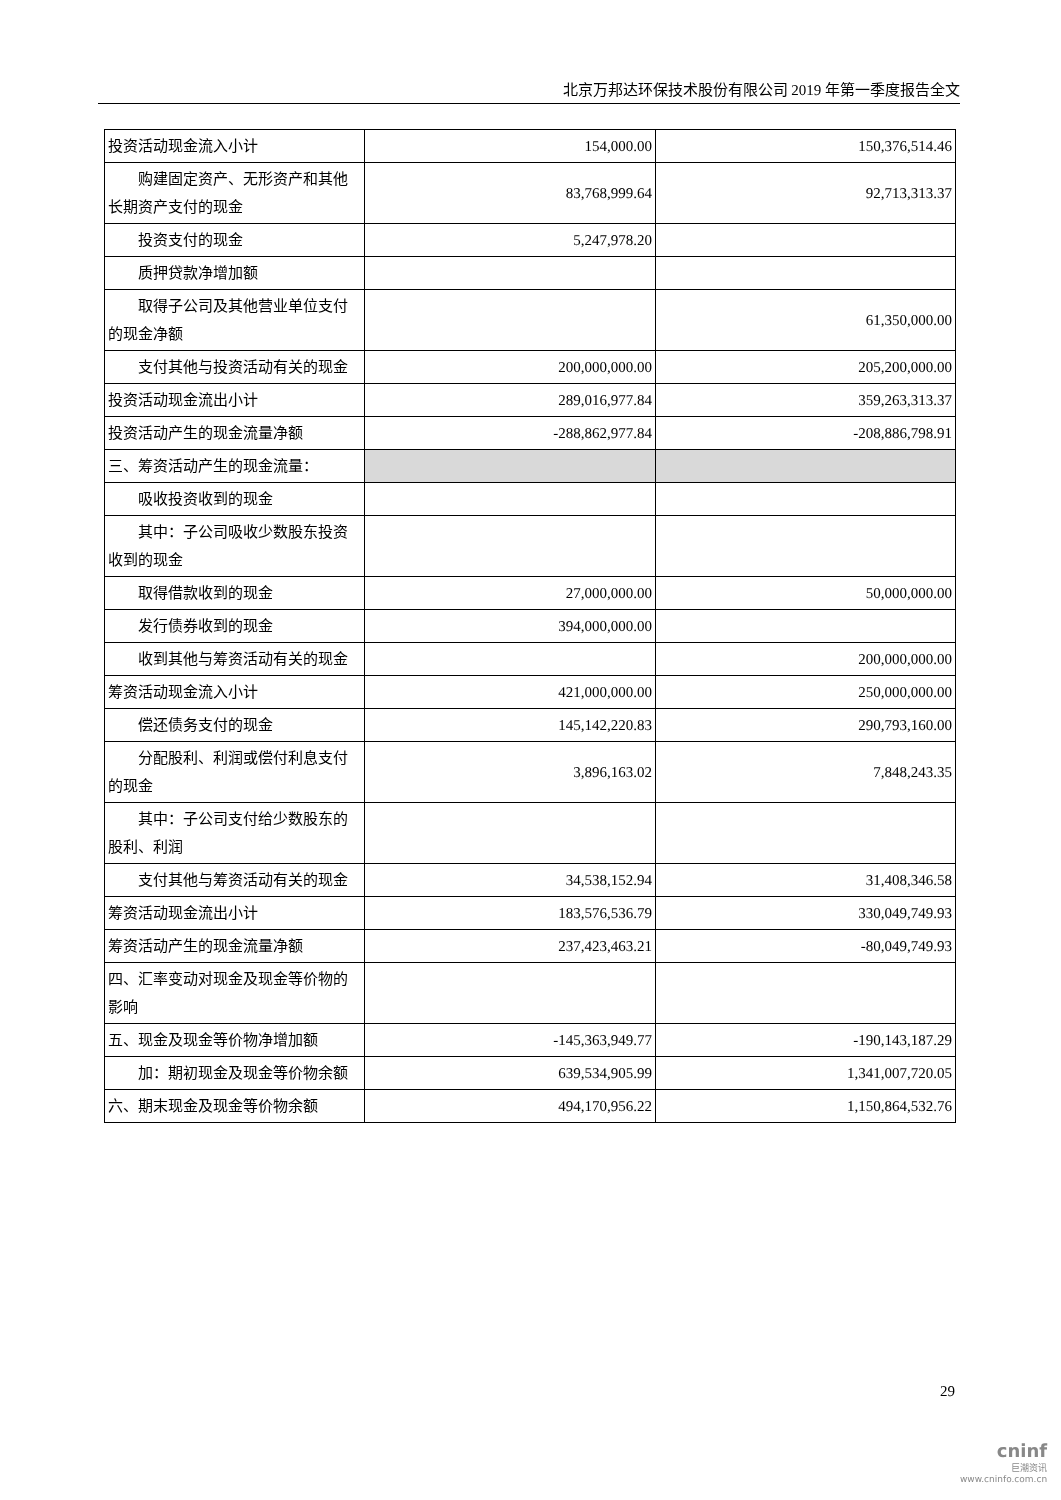北京万邦达环保技术股份有限公司 2019 年第一季度报告全文
| 投资活动现金流入小计 | 154,000.00 | 150,376,514.46 |
| 购建固定资产、无形资产和其他长期资产支付的现金 | 83,768,999.64 | 92,713,313.37 |
| 投资支付的现金 | 5,247,978.20 | |
| 质押贷款净增加额 | | |
| 取得子公司及其他营业单位支付的现金净额 | | 61,350,000.00 |
| 支付其他与投资活动有关的现金 | 200,000,000.00 | 205,200,000.00 |
| 投资活动现金流出小计 | 289,016,977.84 | 359,263,313.37 |
| 投资活动产生的现金流量净额 | -288,862,977.84 | -208,886,798.91 |
| 三、筹资活动产生的现金流量： | | |
| 吸收投资收到的现金 | | |
| 其中：子公司吸收少数股东投资收到的现金 | | |
| 取得借款收到的现金 | 27,000,000.00 | 50,000,000.00 |
| 发行债券收到的现金 | 394,000,000.00 | |
| 收到其他与筹资活动有关的现金 | | 200,000,000.00 |
| 筹资活动现金流入小计 | 421,000,000.00 | 250,000,000.00 |
| 偿还债务支付的现金 | 145,142,220.83 | 290,793,160.00 |
| 分配股利、利润或偿付利息支付的现金 | 3,896,163.02 | 7,848,243.35 |
| 其中：子公司支付给少数股东的股利、利润 | | |
| 支付其他与筹资活动有关的现金 | 34,538,152.94 | 31,408,346.58 |
| 筹资活动现金流出小计 | 183,576,536.79 | 330,049,749.93 |
| 筹资活动产生的现金流量净额 | 237,423,463.21 | -80,049,749.93 |
| 四、汇率变动对现金及现金等价物的影响 | | |
| 五、现金及现金等价物净增加额 | -145,363,949.77 | -190,143,187.29 |
| 加：期初现金及现金等价物余额 | 639,534,905.99 | 1,341,007,720.05 |
| 六、期末现金及现金等价物余额 | 494,170,956.22 | 1,150,864,532.76 |
29
cninf
巨潮资讯
www.cninfo.com.cn